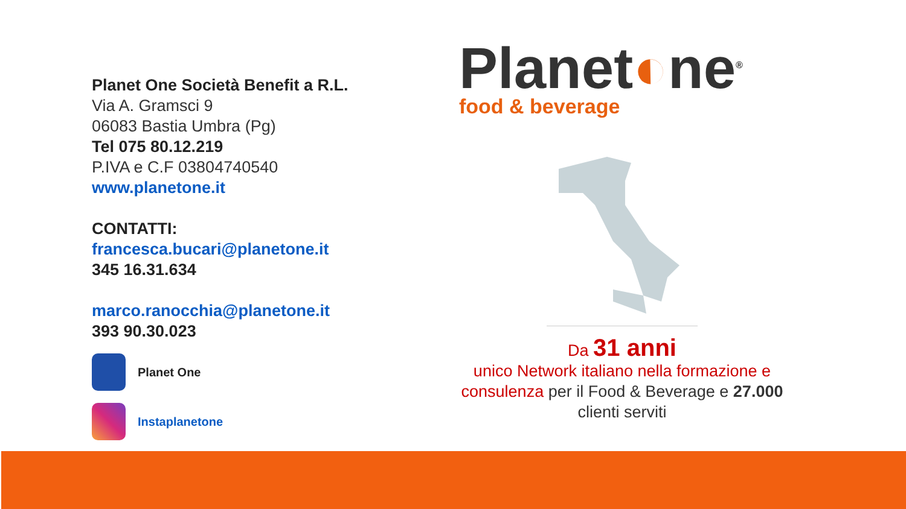Planet One Società Benefit a R.L.
Via A. Gramsci 9
06083 Bastia Umbra (Pg)
Tel 075 80.12.219
P.IVA e C.F 03804740540
www.planetone.it
CONTATTI:
francesca.bucari@planetone.it
345 16.31.634
marco.ranocchia@planetone.it
393 90.30.023
Planet One
Instaplanetone
Planet◐ne<sup>®</sup>
food & beverage
Da 31 anni
unico Network italiano nella formazione e consulenza per il Food & Beverage e 27.000 clienti serviti